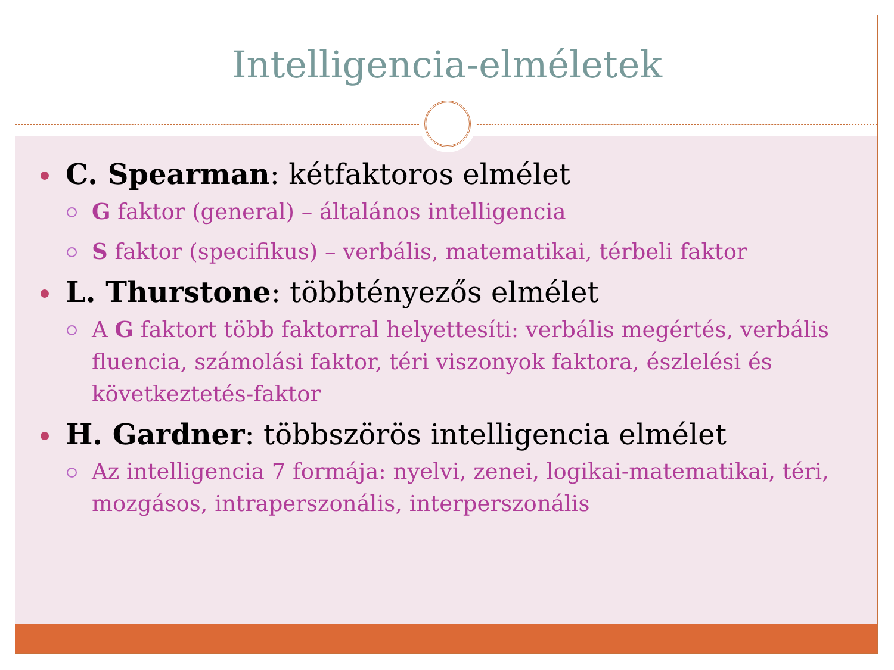Intelligencia-elméletek
C. Spearman: kétfaktoros elmélet
G faktor (general) – általános intelligencia
S faktor (specifikus) – verbális, matematikai, térbeli faktor
L. Thurstone: többtényezős elmélet
A G faktort több faktorral helyettesíti: verbális megértés, verbális fluencia, számolási faktor, téri viszonyok faktora, észlelési és következtetés-faktor
H. Gardner: többszörös intelligencia elmélet
Az intelligencia 7 formája: nyelvi, zenei, logikai-matematikai, téri, mozgásos, intraperszonális, interperszonális